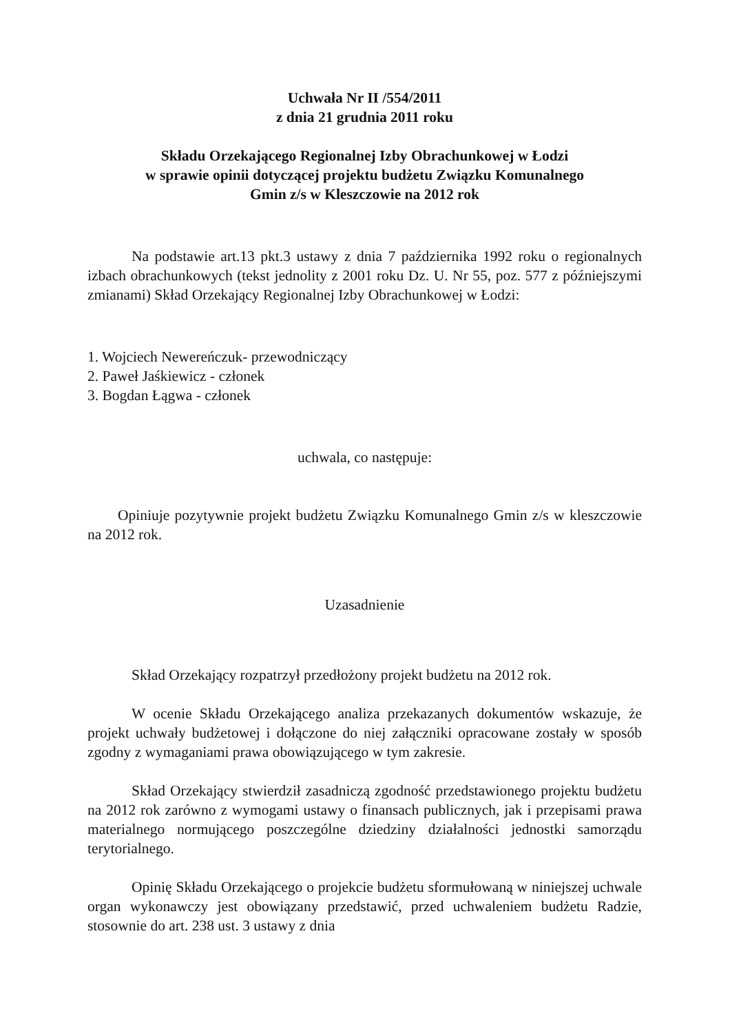Uchwała Nr II /554/2011
z dnia 21 grudnia 2011 roku
Składu Orzekającego Regionalnej Izby Obrachunkowej w Łodzi
w sprawie opinii dotyczącej projektu budżetu Związku Komunalnego
Gmin z/s w Kleszczowie na 2012 rok
Na podstawie art.13 pkt.3 ustawy z dnia 7 października 1992 roku o regionalnych izbach obrachunkowych (tekst jednolity z 2001 roku Dz. U. Nr 55, poz. 577 z późniejszymi zmianami) Skład Orzekający Regionalnej Izby Obrachunkowej w Łodzi:
1. Wojciech Newereńczuk- przewodniczący
2. Paweł Jaśkiewicz - członek
3. Bogdan Łągwa - członek
uchwala, co następuje:
Opiniuje pozytywnie projekt budżetu Związku Komunalnego Gmin z/s w kleszczowie na 2012 rok.
Uzasadnienie
Skład Orzekający rozpatrzył przedłożony projekt budżetu na 2012 rok.
W ocenie Składu Orzekającego analiza przekazanych dokumentów wskazuje, że projekt uchwały budżetowej i dołączone do niej załączniki opracowane zostały w sposób zgodny z wymaganiami prawa obowiązującego w tym zakresie.
Skład Orzekający stwierdził zasadniczą zgodność przedstawionego projektu budżetu na 2012 rok zarówno z wymogami ustawy o finansach publicznych, jak i przepisami prawa materialnego normującego poszczególne dziedziny działalności jednostki samorządu terytorialnego.
Opinię Składu Orzekającego o projekcie budżetu sformułowaną w niniejszej uchwale organ wykonawczy jest obowiązany przedstawić, przed uchwaleniem budżetu Radzie, stosownie do art. 238 ust. 3 ustawy z dnia